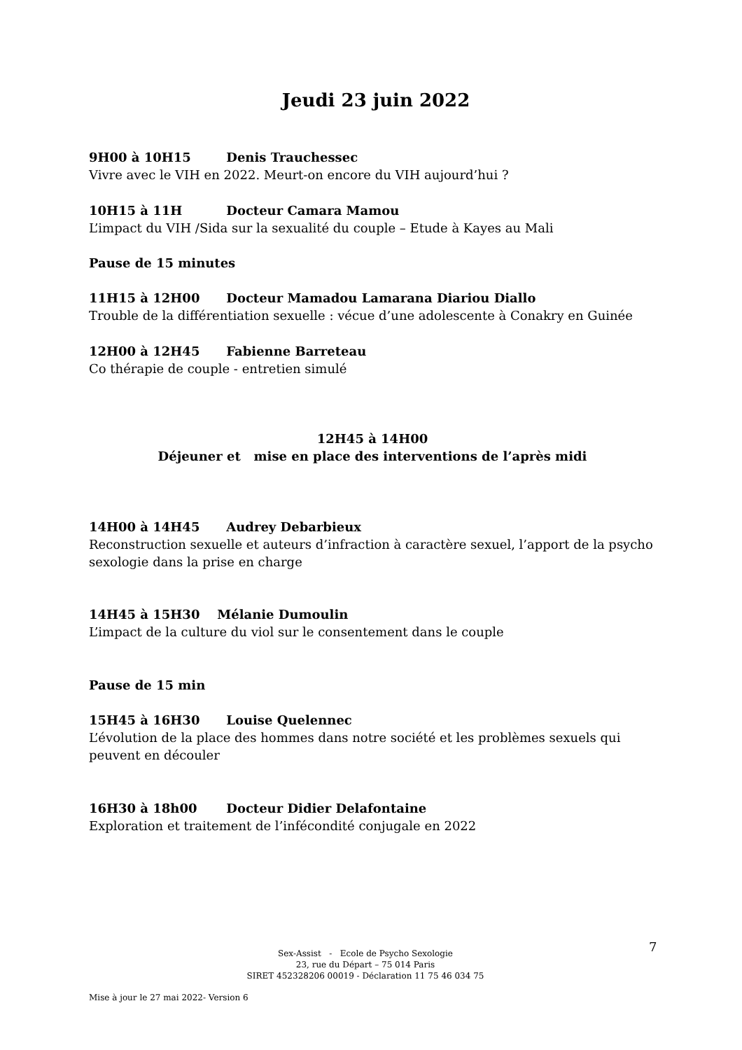Jeudi 23 juin 2022
9H00 à 10H15 Denis Trauchessec
Vivre avec le VIH en 2022. Meurt-on encore du VIH aujourd’hui ?
10H15 à 11H Docteur Camara Mamou
L’impact du VIH /Sida sur la sexualité du couple – Etude à Kayes au Mali
Pause de 15 minutes
11H15 à 12H00 Docteur Mamadou Lamarana Diariou Diallo
Trouble de la différentiation sexuelle : vécue d’une adolescente à Conakry en Guinée
12H00 à 12H45 Fabienne Barreteau
Co thérapie de couple - entretien simulé
12H45 à 14H00
Déjeuner et mise en place des interventions de l’après midi
14H00 à 14H45 Audrey Debarbieux
Reconstruction sexuelle et auteurs d’infraction à caractère sexuel, l’apport de la psycho sexologie dans la prise en charge
14H45 à 15H30 Mélanie Dumoulin
L’impact de la culture du viol sur le consentement dans le couple
Pause de 15 min
15H45 à 16H30 Louise Quelennec
L’évolution de la place des hommes dans notre société et les problèmes sexuels qui peuvent en découler
16H30 à 18h00 Docteur Didier Delafontaine
Exploration et traitement de l’infécondité conjugale en 2022
Sex-Assist - Ecole de Psycho Sexologie
23, rue du Départ – 75 014 Paris
SIRET 452328206 00019 - Déclaration 11 75 46 034 75
7
Mise à jour le 27 mai 2022- Version 6